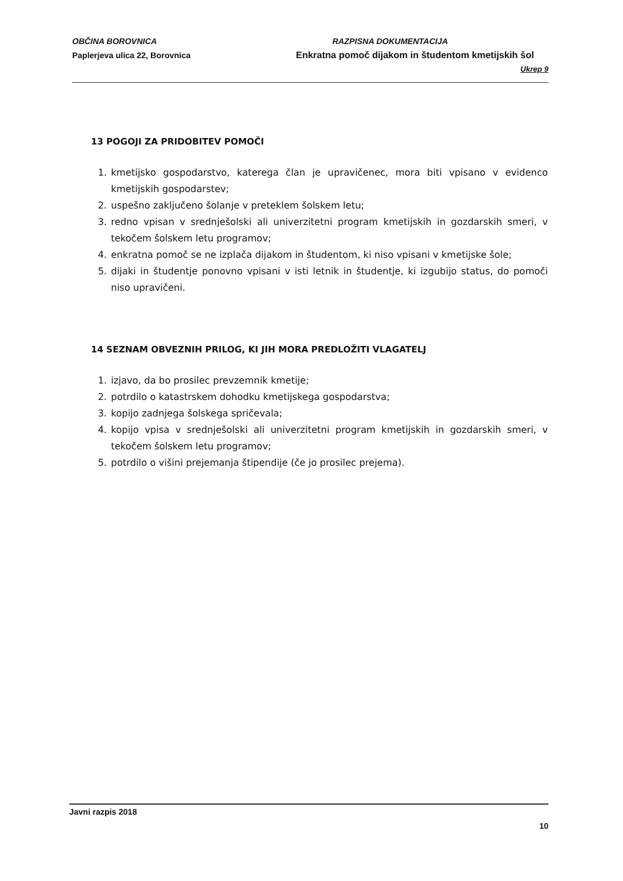OBČINA BOROVNICA
Paplerjeva ulica 22, Borovnica
RAZPISNA DOKUMENTACIJA
Enkratna pomoč dijakom in študentom kmetijskih šol
Ukrep 9
13 POGOJI ZA PRIDOBITEV POMOČI
1. kmetijsko gospodarstvo, katerega član je upravičenec, mora biti vpisano v evidenco kmetijskih gospodarstev;
2. uspešno zaključeno šolanje v preteklem šolskem letu;
3. redno vpisan v srednješolski ali univerzitetni program kmetijskih in gozdarskih smeri, v tekočem šolskem letu programov;
4. enkratna pomoč se ne izplača dijakom in študentom, ki niso vpisani v kmetijske šole;
5. dijaki in študentje ponovno vpisani v isti letnik in študentje, ki izgubijo status, do pomoči niso upravičeni.
14 SEZNAM OBVEZNIH PRILOG, KI JIH MORA PREDLOŽITI VLAGATELJ
1. izjavo, da bo prosilec prevzemnik kmetije;
2. potrdilo o katastrskem dohodku kmetijskega gospodarstva;
3. kopijo zadnjega šolskega spričevala;
4. kopijo vpisa v srednješolski ali univerzitetni program kmetijskih in gozdarskih smeri, v tekočem šolskem letu programov;
5. potrdilo o višini prejemanja štipendije (če jo prosilec prejema).
Javni razpis 2018
10